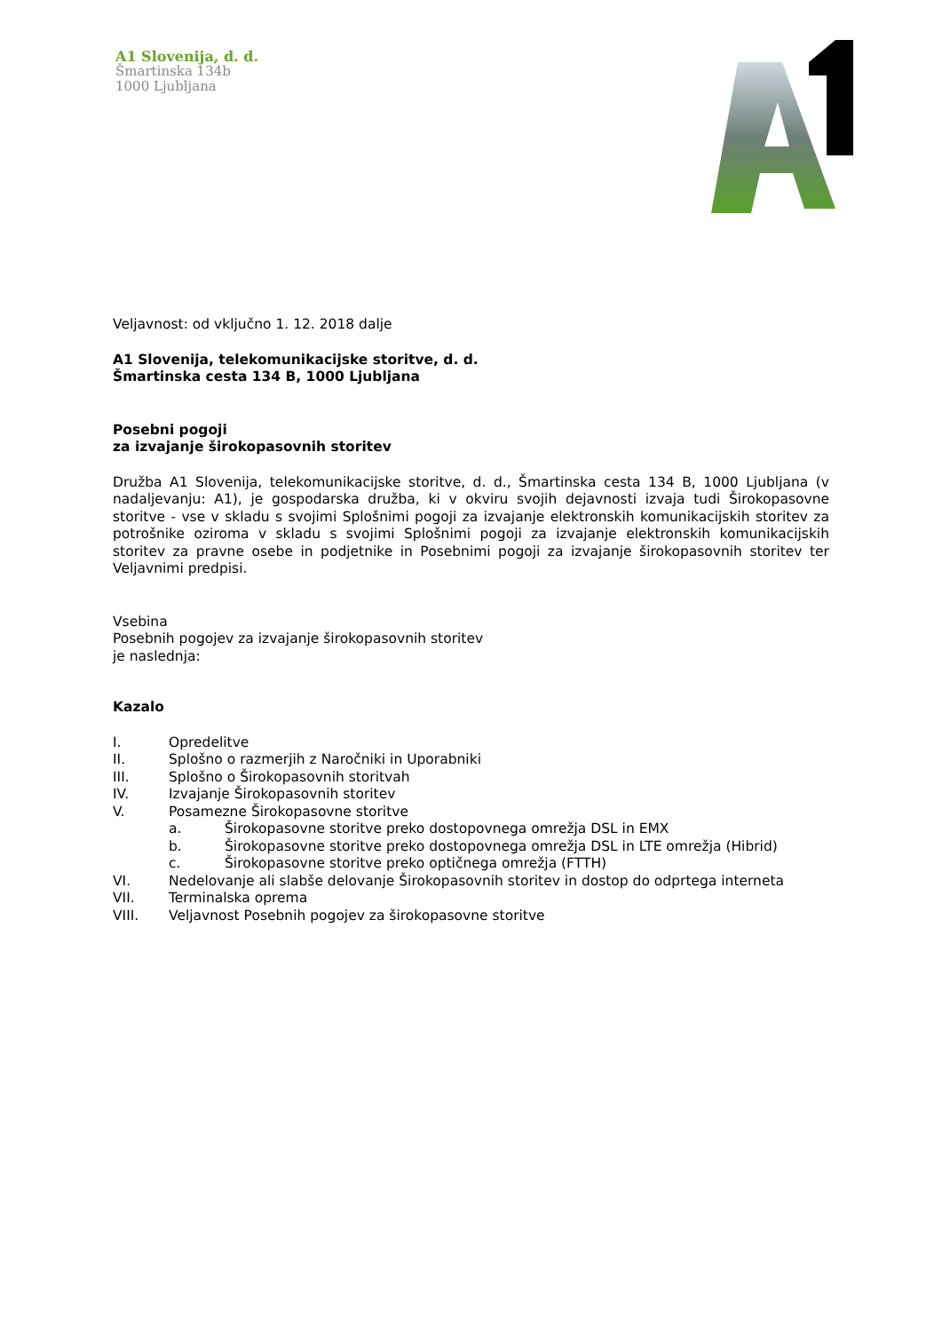A1 Slovenija, d. d.
Šmartinska 134b
1000 Ljubljana
Veljavnost: od vključno 1. 12. 2018 dalje
A1 Slovenija, telekomunikacijske storitve, d. d.
Šmartinska cesta 134 B, 1000 Ljubljana
Posebni pogoji
za izvajanje širokopasovnih storitev
Družba A1 Slovenija, telekomunikacijske storitve, d. d., Šmartinska cesta 134 B, 1000 Ljubljana (v nadaljevanju: A1), je gospodarska družba, ki v okviru svojih dejavnosti izvaja tudi Širokopasovne storitve - vse v skladu s svojimi Splošnimi pogoji za izvajanje elektronskih komunikacijskih storitev za potrošnike oziroma v skladu s svojimi Splošnimi pogoji za izvajanje elektronskih komunikacijskih storitev za pravne osebe in podjetnike in Posebnimi pogoji za izvajanje širokopasovnih storitev ter Veljavnimi predpisi.
Vsebina
Posebnih pogojev za izvajanje širokopasovnih storitev
je naslednja:
Kazalo
| I. | Opredelitve | |
| II. | Splošno o razmerjih z Naročniki in Uporabniki | |
| III. | Splošno o Širokopasovnih storitvah | |
| IV. | Izvajanje Širokopasovnih storitev | |
| V. | Posamezne Širokopasovne storitve | |
| | a. | Širokopasovne storitve preko dostopovnega omrežja DSL in EMX |
| | b. | Širokopasovne storitve preko dostopovnega omrežja DSL in LTE omrežja (Hibrid) |
| | c. | Širokopasovne storitve preko optičnega omrežja (FTTH) |
| VI. | Nedelovanje ali slabše delovanje Širokopasovnih storitev in dostop do odprtega interneta | |
| VII. | Terminalska oprema | |
| VIII. | Veljavnost Posebnih pogojev za širokopasovne storitve | |